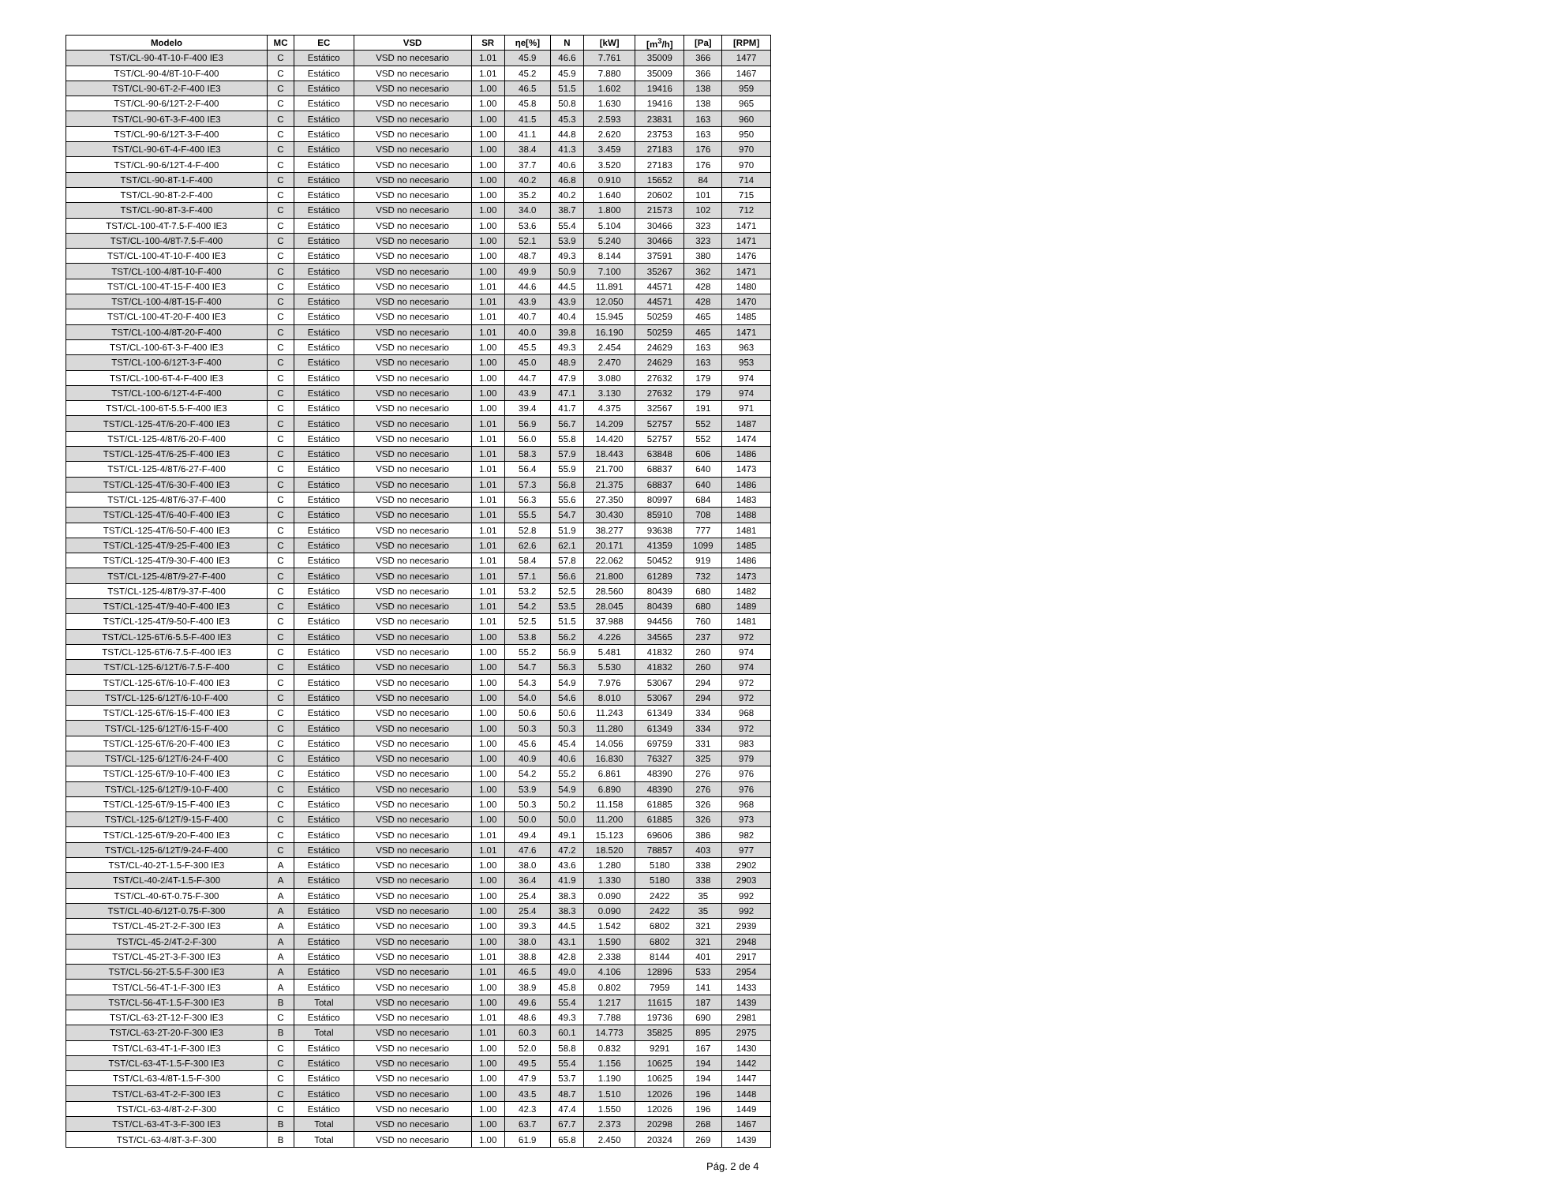| Modelo | MC | EC | VSD | SR | ηe[%] | N | [kW] | [m<sup>3</sup>/h] | [Pa] | [RPM] |
| --- | --- | --- | --- | --- | --- | --- | --- | --- | --- | --- |
| TST/CL-90-4T-10-F-400 IE3 | C | Estático | VSD no necesario | 1.01 | 45.9 | 46.6 | 7.761 | 35009 | 366 | 1477 |
| TST/CL-90-4/8T-10-F-400 | C | Estático | VSD no necesario | 1.01 | 45.2 | 45.9 | 7.880 | 35009 | 366 | 1467 |
| TST/CL-90-6T-2-F-400 IE3 | C | Estático | VSD no necesario | 1.00 | 46.5 | 51.5 | 1.602 | 19416 | 138 | 959 |
| TST/CL-90-6/12T-2-F-400 | C | Estático | VSD no necesario | 1.00 | 45.8 | 50.8 | 1.630 | 19416 | 138 | 965 |
| TST/CL-90-6T-3-F-400 IE3 | C | Estático | VSD no necesario | 1.00 | 41.5 | 45.3 | 2.593 | 23831 | 163 | 960 |
| TST/CL-90-6/12T-3-F-400 | C | Estático | VSD no necesario | 1.00 | 41.1 | 44.8 | 2.620 | 23753 | 163 | 950 |
| TST/CL-90-6T-4-F-400 IE3 | C | Estático | VSD no necesario | 1.00 | 38.4 | 41.3 | 3.459 | 27183 | 176 | 970 |
| TST/CL-90-6/12T-4-F-400 | C | Estático | VSD no necesario | 1.00 | 37.7 | 40.6 | 3.520 | 27183 | 176 | 970 |
| TST/CL-90-8T-1-F-400 | C | Estático | VSD no necesario | 1.00 | 40.2 | 46.8 | 0.910 | 15652 | 84 | 714 |
| TST/CL-90-8T-2-F-400 | C | Estático | VSD no necesario | 1.00 | 35.2 | 40.2 | 1.640 | 20602 | 101 | 715 |
| TST/CL-90-8T-3-F-400 | C | Estático | VSD no necesario | 1.00 | 34.0 | 38.7 | 1.800 | 21573 | 102 | 712 |
| TST/CL-100-4T-7.5-F-400 IE3 | C | Estático | VSD no necesario | 1.00 | 53.6 | 55.4 | 5.104 | 30466 | 323 | 1471 |
| TST/CL-100-4/8T-7.5-F-400 | C | Estático | VSD no necesario | 1.00 | 52.1 | 53.9 | 5.240 | 30466 | 323 | 1471 |
| TST/CL-100-4T-10-F-400 IE3 | C | Estático | VSD no necesario | 1.00 | 48.7 | 49.3 | 8.144 | 37591 | 380 | 1476 |
| TST/CL-100-4/8T-10-F-400 | C | Estático | VSD no necesario | 1.00 | 49.9 | 50.9 | 7.100 | 35267 | 362 | 1471 |
| TST/CL-100-4T-15-F-400 IE3 | C | Estático | VSD no necesario | 1.01 | 44.6 | 44.5 | 11.891 | 44571 | 428 | 1480 |
| TST/CL-100-4/8T-15-F-400 | C | Estático | VSD no necesario | 1.01 | 43.9 | 43.9 | 12.050 | 44571 | 428 | 1470 |
| TST/CL-100-4T-20-F-400 IE3 | C | Estático | VSD no necesario | 1.01 | 40.7 | 40.4 | 15.945 | 50259 | 465 | 1485 |
| TST/CL-100-4/8T-20-F-400 | C | Estático | VSD no necesario | 1.01 | 40.0 | 39.8 | 16.190 | 50259 | 465 | 1471 |
| TST/CL-100-6T-3-F-400 IE3 | C | Estático | VSD no necesario | 1.00 | 45.5 | 49.3 | 2.454 | 24629 | 163 | 963 |
| TST/CL-100-6/12T-3-F-400 | C | Estático | VSD no necesario | 1.00 | 45.0 | 48.9 | 2.470 | 24629 | 163 | 953 |
| TST/CL-100-6T-4-F-400 IE3 | C | Estático | VSD no necesario | 1.00 | 44.7 | 47.9 | 3.080 | 27632 | 179 | 974 |
| TST/CL-100-6/12T-4-F-400 | C | Estático | VSD no necesario | 1.00 | 43.9 | 47.1 | 3.130 | 27632 | 179 | 974 |
| TST/CL-100-6T-5.5-F-400 IE3 | C | Estático | VSD no necesario | 1.00 | 39.4 | 41.7 | 4.375 | 32567 | 191 | 971 |
| TST/CL-125-4T/6-20-F-400 IE3 | C | Estático | VSD no necesario | 1.01 | 56.9 | 56.7 | 14.209 | 52757 | 552 | 1487 |
| TST/CL-125-4/8T/6-20-F-400 | C | Estático | VSD no necesario | 1.01 | 56.0 | 55.8 | 14.420 | 52757 | 552 | 1474 |
| TST/CL-125-4T/6-25-F-400 IE3 | C | Estático | VSD no necesario | 1.01 | 58.3 | 57.9 | 18.443 | 63848 | 606 | 1486 |
| TST/CL-125-4/8T/6-27-F-400 | C | Estático | VSD no necesario | 1.01 | 56.4 | 55.9 | 21.700 | 68837 | 640 | 1473 |
| TST/CL-125-4T/6-30-F-400 IE3 | C | Estático | VSD no necesario | 1.01 | 57.3 | 56.8 | 21.375 | 68837 | 640 | 1486 |
| TST/CL-125-4/8T/6-37-F-400 | C | Estático | VSD no necesario | 1.01 | 56.3 | 55.6 | 27.350 | 80997 | 684 | 1483 |
| TST/CL-125-4T/6-40-F-400 IE3 | C | Estático | VSD no necesario | 1.01 | 55.5 | 54.7 | 30.430 | 85910 | 708 | 1488 |
| TST/CL-125-4T/6-50-F-400 IE3 | C | Estático | VSD no necesario | 1.01 | 52.8 | 51.9 | 38.277 | 93638 | 777 | 1481 |
| TST/CL-125-4T/9-25-F-400 IE3 | C | Estático | VSD no necesario | 1.01 | 62.6 | 62.1 | 20.171 | 41359 | 1099 | 1485 |
| TST/CL-125-4T/9-30-F-400 IE3 | C | Estático | VSD no necesario | 1.01 | 58.4 | 57.8 | 22.062 | 50452 | 919 | 1486 |
| TST/CL-125-4/8T/9-27-F-400 | C | Estático | VSD no necesario | 1.01 | 57.1 | 56.6 | 21.800 | 61289 | 732 | 1473 |
| TST/CL-125-4/8T/9-37-F-400 | C | Estático | VSD no necesario | 1.01 | 53.2 | 52.5 | 28.560 | 80439 | 680 | 1482 |
| TST/CL-125-4T/9-40-F-400 IE3 | C | Estático | VSD no necesario | 1.01 | 54.2 | 53.5 | 28.045 | 80439 | 680 | 1489 |
| TST/CL-125-4T/9-50-F-400 IE3 | C | Estático | VSD no necesario | 1.01 | 52.5 | 51.5 | 37.988 | 94456 | 760 | 1481 |
| TST/CL-125-6T/6-5.5-F-400 IE3 | C | Estático | VSD no necesario | 1.00 | 53.8 | 56.2 | 4.226 | 34565 | 237 | 972 |
| TST/CL-125-6T/6-7.5-F-400 IE3 | C | Estático | VSD no necesario | 1.00 | 55.2 | 56.9 | 5.481 | 41832 | 260 | 974 |
| TST/CL-125-6/12T/6-7.5-F-400 | C | Estático | VSD no necesario | 1.00 | 54.7 | 56.3 | 5.530 | 41832 | 260 | 974 |
| TST/CL-125-6T/6-10-F-400 IE3 | C | Estático | VSD no necesario | 1.00 | 54.3 | 54.9 | 7.976 | 53067 | 294 | 972 |
| TST/CL-125-6/12T/6-10-F-400 | C | Estático | VSD no necesario | 1.00 | 54.0 | 54.6 | 8.010 | 53067 | 294 | 972 |
| TST/CL-125-6T/6-15-F-400 IE3 | C | Estático | VSD no necesario | 1.00 | 50.6 | 50.6 | 11.243 | 61349 | 334 | 968 |
| TST/CL-125-6/12T/6-15-F-400 | C | Estático | VSD no necesario | 1.00 | 50.3 | 50.3 | 11.280 | 61349 | 334 | 972 |
| TST/CL-125-6T/6-20-F-400 IE3 | C | Estático | VSD no necesario | 1.00 | 45.6 | 45.4 | 14.056 | 69759 | 331 | 983 |
| TST/CL-125-6/12T/6-24-F-400 | C | Estático | VSD no necesario | 1.00 | 40.9 | 40.6 | 16.830 | 76327 | 325 | 979 |
| TST/CL-125-6T/9-10-F-400 IE3 | C | Estático | VSD no necesario | 1.00 | 54.2 | 55.2 | 6.861 | 48390 | 276 | 976 |
| TST/CL-125-6/12T/9-10-F-400 | C | Estático | VSD no necesario | 1.00 | 53.9 | 54.9 | 6.890 | 48390 | 276 | 976 |
| TST/CL-125-6T/9-15-F-400 IE3 | C | Estático | VSD no necesario | 1.00 | 50.3 | 50.2 | 11.158 | 61885 | 326 | 968 |
| TST/CL-125-6/12T/9-15-F-400 | C | Estático | VSD no necesario | 1.00 | 50.0 | 50.0 | 11.200 | 61885 | 326 | 973 |
| TST/CL-125-6T/9-20-F-400 IE3 | C | Estático | VSD no necesario | 1.01 | 49.4 | 49.1 | 15.123 | 69606 | 386 | 982 |
| TST/CL-125-6/12T/9-24-F-400 | C | Estático | VSD no necesario | 1.01 | 47.6 | 47.2 | 18.520 | 78857 | 403 | 977 |
| TST/CL-40-2T-1.5-F-300 IE3 | A | Estático | VSD no necesario | 1.00 | 38.0 | 43.6 | 1.280 | 5180 | 338 | 2902 |
| TST/CL-40-2/4T-1.5-F-300 | A | Estático | VSD no necesario | 1.00 | 36.4 | 41.9 | 1.330 | 5180 | 338 | 2903 |
| TST/CL-40-6T-0.75-F-300 | A | Estático | VSD no necesario | 1.00 | 25.4 | 38.3 | 0.090 | 2422 | 35 | 992 |
| TST/CL-40-6/12T-0.75-F-300 | A | Estático | VSD no necesario | 1.00 | 25.4 | 38.3 | 0.090 | 2422 | 35 | 992 |
| TST/CL-45-2T-2-F-300 IE3 | A | Estático | VSD no necesario | 1.00 | 39.3 | 44.5 | 1.542 | 6802 | 321 | 2939 |
| TST/CL-45-2/4T-2-F-300 | A | Estático | VSD no necesario | 1.00 | 38.0 | 43.1 | 1.590 | 6802 | 321 | 2948 |
| TST/CL-45-2T-3-F-300 IE3 | A | Estático | VSD no necesario | 1.01 | 38.8 | 42.8 | 2.338 | 8144 | 401 | 2917 |
| TST/CL-56-2T-5.5-F-300 IE3 | A | Estático | VSD no necesario | 1.01 | 46.5 | 49.0 | 4.106 | 12896 | 533 | 2954 |
| TST/CL-56-4T-1-F-300 IE3 | A | Estático | VSD no necesario | 1.00 | 38.9 | 45.8 | 0.802 | 7959 | 141 | 1433 |
| TST/CL-56-4T-1.5-F-300 IE3 | B | Total | VSD no necesario | 1.00 | 49.6 | 55.4 | 1.217 | 11615 | 187 | 1439 |
| TST/CL-63-2T-12-F-300 IE3 | C | Estático | VSD no necesario | 1.01 | 48.6 | 49.3 | 7.788 | 19736 | 690 | 2981 |
| TST/CL-63-2T-20-F-300 IE3 | B | Total | VSD no necesario | 1.01 | 60.3 | 60.1 | 14.773 | 35825 | 895 | 2975 |
| TST/CL-63-4T-1-F-300 IE3 | C | Estático | VSD no necesario | 1.00 | 52.0 | 58.8 | 0.832 | 9291 | 167 | 1430 |
| TST/CL-63-4T-1.5-F-300 IE3 | C | Estático | VSD no necesario | 1.00 | 49.5 | 55.4 | 1.156 | 10625 | 194 | 1442 |
| TST/CL-63-4/8T-1.5-F-300 | C | Estático | VSD no necesario | 1.00 | 47.9 | 53.7 | 1.190 | 10625 | 194 | 1447 |
| TST/CL-63-4T-2-F-300 IE3 | C | Estático | VSD no necesario | 1.00 | 43.5 | 48.7 | 1.510 | 12026 | 196 | 1448 |
| TST/CL-63-4/8T-2-F-300 | C | Estático | VSD no necesario | 1.00 | 42.3 | 47.4 | 1.550 | 12026 | 196 | 1449 |
| TST/CL-63-4T-3-F-300 IE3 | B | Total | VSD no necesario | 1.00 | 63.7 | 67.7 | 2.373 | 20298 | 268 | 1467 |
| TST/CL-63-4/8T-3-F-300 | B | Total | VSD no necesario | 1.00 | 61.9 | 65.8 | 2.450 | 20324 | 269 | 1439 |
Pág. 2 de 4